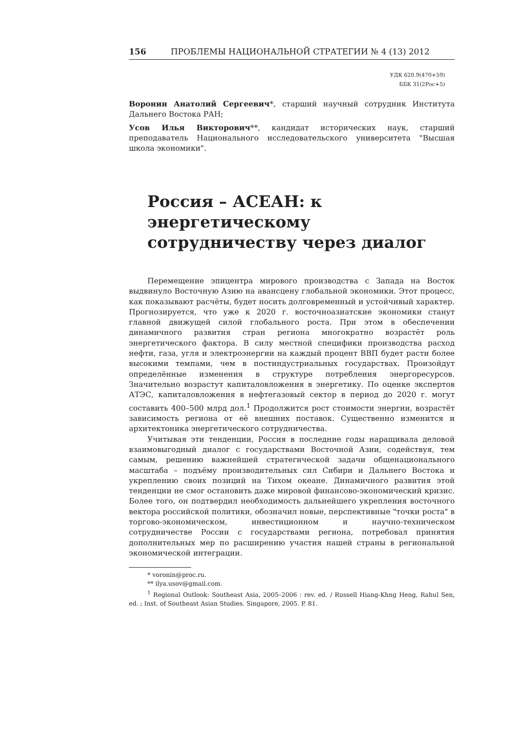156 ПРОБЛЕМЫ НАЦИОНАЛЬНОЙ СТРАТЕГИИ № 4 (13) 2012
УДК 620.9(470+59)
ББК 31(2Рос+5)
Воронин Анатолий Сергеевич*, старший научный сотрудник Института Дальнего Востока РАН;
Усов Илья Викторович**, кандидат исторических наук, старший преподаватель Национального исследовательского университета "Высшая школа экономики".
Россия – АСЕАН: к энергетическому сотрудничеству через диалог
Перемещение эпицентра мирового производства с Запада на Восток выдвинуло Восточную Азию на авансцену глобальной экономики. Этот процесс, как показывают расчёты, будет носить долговременный и устойчивый характер. Прогнозируется, что уже к 2020 г. восточноазиатские экономики станут главной движущей силой глобального роста. При этом в обеспечении динамичного развития стран региона многократно возрастёт роль энергетического фактора. В силу местной специфики производства расход нефти, газа, угля и электроэнергии на каждый процент ВВП будет расти более высокими темпами, чем в постиндустриальных государствах. Произойдут определённые изменения в структуре потребления энергоресурсов. Значительно возрастут капиталовложения в энергетику. По оценке экспертов АТЭС, капиталовложения в нефтегазовый сектор в период до 2020 г. могут составить 400–500 млрд дол.<sup>1</sup> Продолжится рост стоимости энергии, возрастёт зависимость региона от её внешних поставок. Существенно изменится и архитектоника энергетического сотрудничества.
Учитывая эти тенденции, Россия в последние годы наращивала деловой взаимовыгодный диалог с государствами Восточной Азии, содействуя, тем самым, решению важнейшей стратегической задачи общенационального масштаба – подъёму производительных сил Сибири и Дальнего Востока и укреплению своих позиций на Тихом океане. Динамичного развития этой тенденции не смог остановить даже мировой финансово-экономический кризис. Более того, он подтвердил необходимость дальнейшего укрепления восточного вектора российской политики, обозначил новые, перспективные "точки роста" в торгово-экономическом, инвестиционном и научно-техническом сотрудничестве России с государствами региона, потребовал принятия дополнительных мер по расширению участия нашей страны в региональной экономической интеграции.
* voronin@proc.ru.
** ilya.usov@gmail.com.
<sup>1</sup> Regional Outlook: Southeast Asia, 2005–2006 : rev. ed. / Russell Hiang-Khng Heng, Rahul Sen, ed. ; Inst. of Southeast Asian Studies. Singapore, 2005. P. 81.